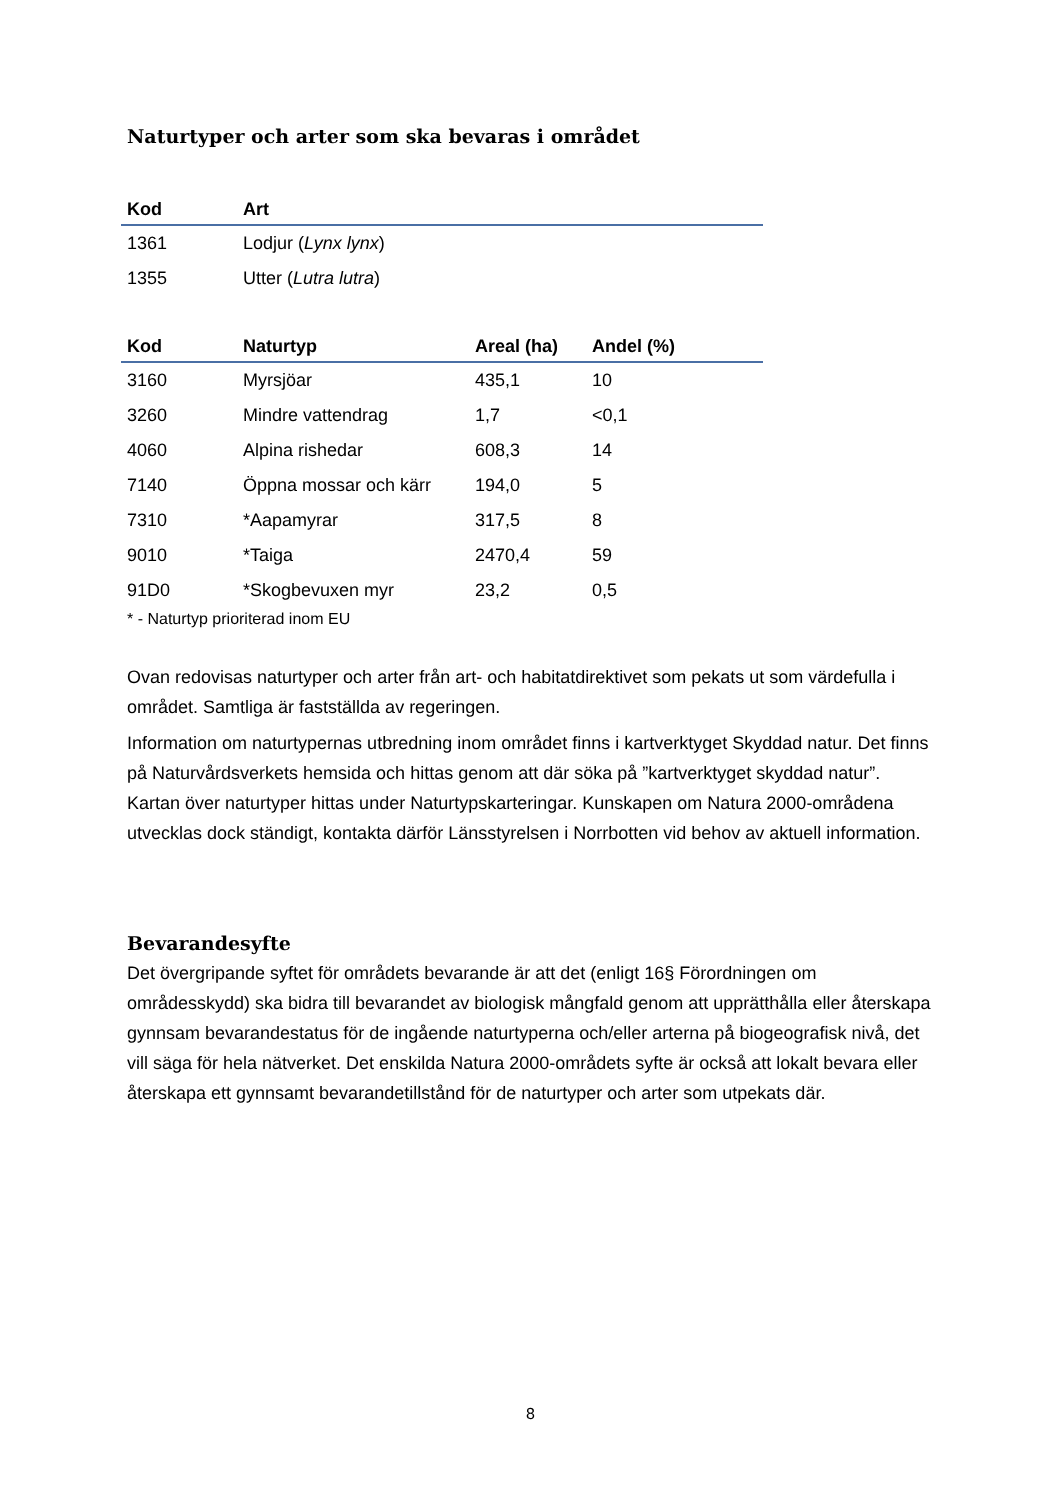Naturtyper och arter som ska bevaras i området
| Kod | Art |
| --- | --- |
| 1361 | Lodjur ( Lynx lynx ) |
| 1355 | Utter ( Lutra lutra ) |
| Kod | Naturtyp | Areal (ha) | Andel (%) |
| --- | --- | --- | --- |
| 3160 | Myrsjöar | 435,1 | 10 |
| 3260 | Mindre vattendrag | 1,7 | <0,1 |
| 4060 | Alpina rishedar | 608,3 | 14 |
| 7140 | Öppna mossar och kärr | 194,0 | 5 |
| 7310 | *Aapamyrar | 317,5 | 8 |
| 9010 | *Taiga | 2470,4 | 59 |
| 91D0 | *Skogbevuxen myr | 23,2 | 0,5 |
* - Naturtyp prioriterad inom EU
Ovan redovisas naturtyper och arter från art- och habitatdirektivet som pekats ut som värdefulla i området. Samtliga är fastställda av regeringen.
Information om naturtypernas utbredning inom området finns i kartverktyget Skyddad natur. Det finns på Naturvårdsverkets hemsida och hittas genom att där söka på ”kartverktyget skyddad natur”. Kartan över naturtyper hittas under Naturtypskarteringar. Kunskapen om Natura 2000-områdena utvecklas dock ständigt, kontakta därför Länsstyrelsen i Norrbotten vid behov av aktuell information.
Bevarandesyfte
Det övergripande syftet för områdets bevarande är att det (enligt 16§ Förordningen om områdesskydd) ska bidra till bevarandet av biologisk mångfald genom att upprätthålla eller återskapa gynnsam bevarandestatus för de ingående naturtyperna och/eller arterna på biogeografisk nivå, det vill säga för hela nätverket. Det enskilda Natura 2000-områdets syfte är också att lokalt bevara eller återskapa ett gynnsamt bevarandetillstånd för de naturtyper och arter som utpekats där.
8